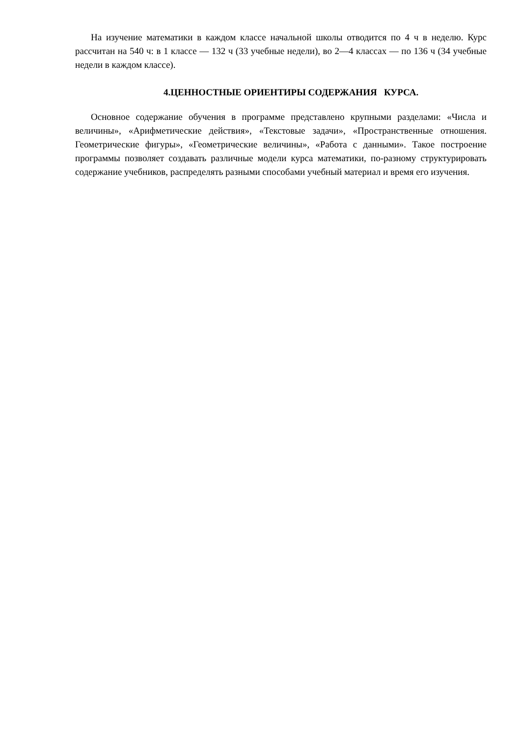На изучение математики в каждом классе начальной школы отводится по 4 ч в неделю. Курс рассчитан на 540 ч: в 1 классе — 132 ч (33 учебные недели), во 2—4 классах — по 136 ч (34 учебные недели в каждом классе).
4.ЦЕННОСТНЫЕ ОРИЕНТИРЫ СОДЕРЖАНИЯ КУРСА.
Основное содержание обучения в программе представлено крупными разделами: «Числа и величины», «Арифметические действия», «Текстовые задачи», «Пространственные отношения. Геометрические фигуры», «Геометрические величины», «Работа с данными». Такое построение программы позволяет создавать различные модели курса математики, по-разному структурировать содержание учебников, распределять разными способами учебный материал и время его изучения.